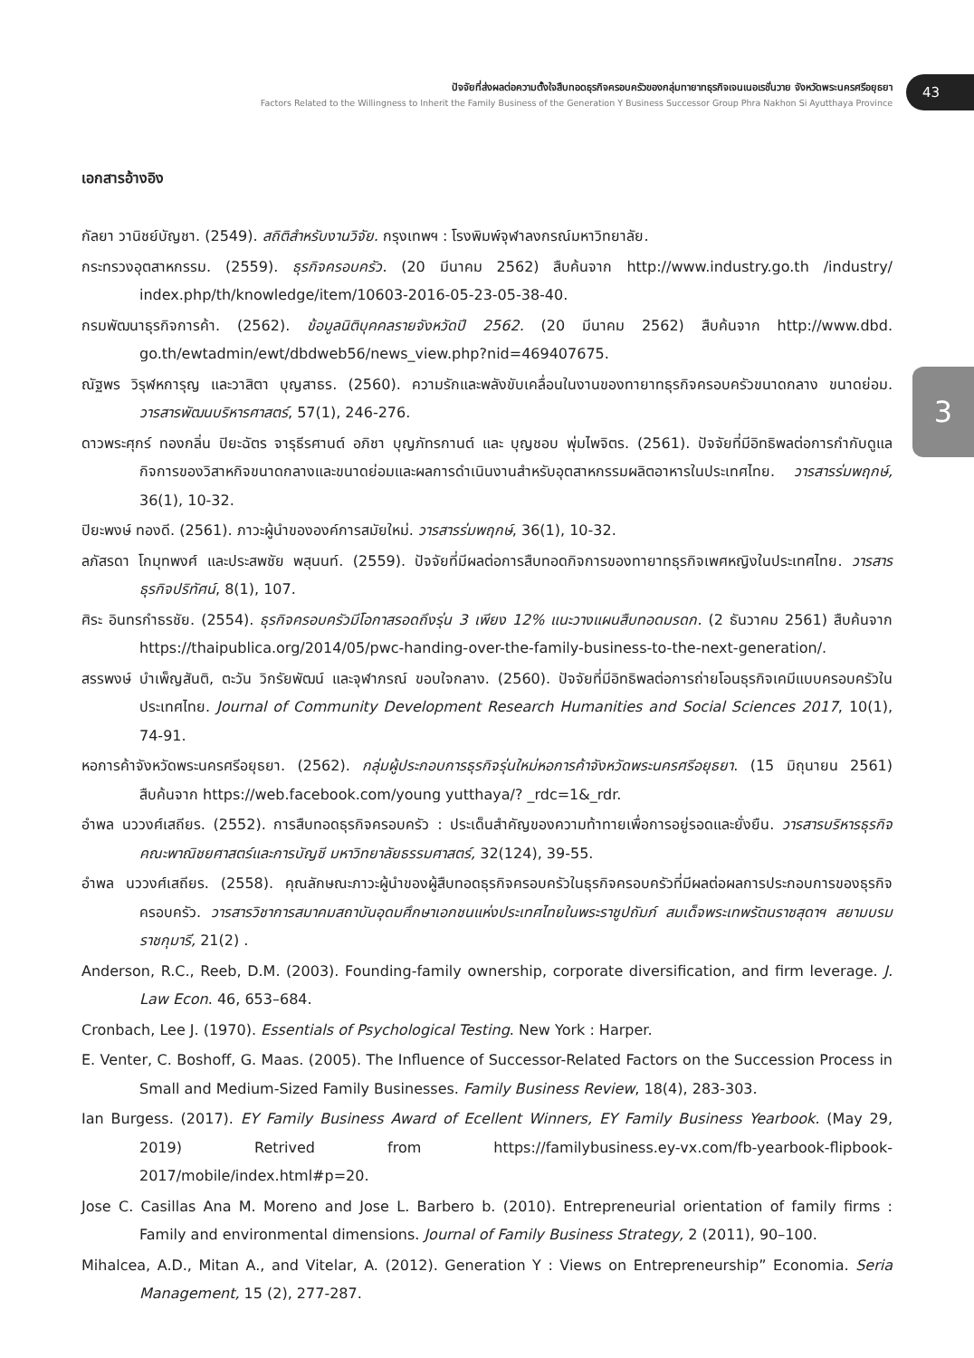ปัจจัยที่ส่งผลต่อความตั้งใจสืบทอดธุรกิจครอบครัวของกลุ่มทายาทธุรกิจเจนเนอเรชั่นวาย จังหวัดพระนครศรีอยุธยา
Factors Related to the Willingness to Inherit the Family Business of the Generation Y Business Successor Group Phra Nakhon Si Ayutthaya Province
43
3
เอกสารอ้างอิง
กัลยา วานิชย์บัญชา. (2549). สถิติสำหรับงานวิจัย. กรุงเทพฯ : โรงพิมพ์จุฬาลงกรณ์มหาวิทยาลัย.
กระทรวงอุตสาหกรรม. (2559). ธุรกิจครอบครัว. (20 มีนาคม 2562) สืบค้นจาก http://www.industry.go.th /industry/ index.php/th/knowledge/item/10603-2016-05-23-05-38-40.
กรมพัฒนาธุรกิจการค้า. (2562). ข้อมูลนิติบุคคลรายจังหวัดปี 2562. (20 มีนาคม 2562) สืบค้นจาก http://www.dbd. go.th/ewtadmin/ewt/dbdweb56/news_view.php?nid=469407675.
ณัฐพร วิรุฬหการุญ และวาสิตา บุญสาธร. (2560). ความรักและพลังขับเคลื่อนในงานของทายาทธุรกิจครอบครัวขนาดกลาง ขนาดย่อม. วารสารพัฒนบริหารศาสตร์, 57(1), 246-276.
ดาวพระศุกร์ ทองกลิ่น ปิยะฉัตร จารุธีรศานต์ อภิชา บุญภัทรกานต์ และ บุญชอบ พุ่มไพจิตร. (2561). ปัจจัยที่มีอิทธิพลต่อการกำกับดูแลกิจการของวิสาหกิจขนาดกลางและขนาดย่อมและผลการดำเนินงานสำหรับอุตสาหกรรมผลิตอาหารในประเทศไทย. วารสารร่มพฤกษ์, 36(1), 10-32.
ปิยะพงษ์ ทองดี. (2561). ภาวะผู้นำขององค์การสมัยใหม่. วารสารร่มพฤกษ์, 36(1), 10-32.
ลภัสรดา โกมุทพงศ์ และประสพชัย พสุนนท์. (2559). ปัจจัยที่มีผลต่อการสืบทอดกิจการของทายาทธุรกิจเพศหญิงในประเทศไทย. วารสารธุรกิจปริทัศน์, 8(1), 107.
ศิระ อินทรกำธรชัย. (2554). ธุรกิจครอบครัวมีโอกาสรอดถึงรุ่น 3 เพียง 12% แนะวางแผนสืบทอดมรดก. (2 ธันวาคม 2561) สืบค้นจาก https://thaipublica.org/2014/05/pwc-handing-over-the-family-business-to-the-next-generation/.
สรรพงษ์ บำเพ็ญสันติ, ตะวัน วิกรัยพัฒน์ และจุฬาภรณ์ ขอบใจกลาง. (2560). ปัจจัยที่มีอิทธิพลต่อการถ่ายโอนธุรกิจเคมีแบบครอบครัวในประเทศไทย. Journal of Community Development Research Humanities and Social Sciences 2017, 10(1), 74-91.
หอการค้าจังหวัดพระนครศรีอยุธยา. (2562). กลุ่มผู้ประกอบการธุรกิจรุ่นใหม่หอการค้าจังหวัดพระนครศรีอยุธยา. (15 มิถุนายน 2561) สืบค้นจาก https://web.facebook.com/young yutthaya/? _rdc=1&_rdr.
อำพล นววงศ์เสถียร. (2552). การสืบทอดธุรกิจครอบครัว : ประเด็นสำคัญของความท้าทายเพื่อการอยู่รอดและยั่งยืน. วารสารบริหารธุรกิจคณะพาณิชยศาสตร์และการบัญชี มหาวิทยาลัยธรรมศาสตร์, 32(124), 39-55.
อำพล นววงศ์เสถียร. (2558). คุณลักษณะภาวะผู้นำของผู้สืบทอดธุรกิจครอบครัวในธุรกิจครอบครัวที่มีผลต่อผลการประกอบการของธุรกิจครอบครัว. วารสารวิชาการสมาคมสถาบันอุดมศึกษาเอกชนแห่งประเทศไทยในพระราชูปถัมภ์ สมเด็จพระเทพรัตนราชสุดาฯ สยามบรมราชกุมารี, 21(2) .
Anderson, R.C., Reeb, D.M. (2003). Founding-family ownership, corporate diversification, and firm leverage. J. Law Econ. 46, 653–684.
Cronbach, Lee J. (1970). Essentials of Psychological Testing. New York : Harper.
E. Venter, C. Boshoff, G. Maas. (2005). The Influence of Successor-Related Factors on the Succession Process in Small and Medium-Sized Family Businesses. Family Business Review, 18(4), 283-303.
Ian Burgess. (2017). EY Family Business Award of Ecellent Winners, EY Family Business Yearbook. (May 29, 2019) Retrived from https://familybusiness.ey-vx.com/fb-yearbook-flipbook-2017/mobile/index.html#p=20.
Jose C. Casillas Ana M. Moreno and Jose L. Barbero b. (2010). Entrepreneurial orientation of family firms : Family and environmental dimensions. Journal of Family Business Strategy, 2 (2011), 90–100.
Mihalcea, A.D., Mitan A., and Vitelar, A. (2012). Generation Y : Views on Entrepreneurship” Economia. Seria Management, 15 (2), 277-287.